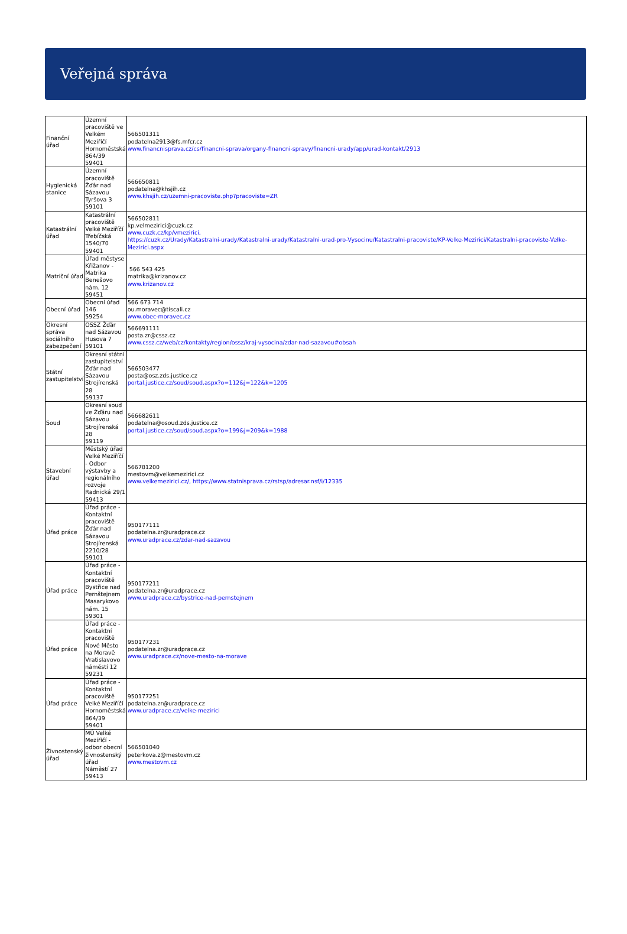Veřejná správa
| Finanční úřad | Územní pracoviště ve Velkém Meziříčí Hornoměstská 864/39 59401 | 566501311 podatelna2913@fs.mfcr.cz www.financnisprava.cz/cs/financni-sprava/organy-financni-spravy/financni-urady/app/urad-kontakt/2913 |
| Hygienická stanice | Územní pracoviště Žďár nad Sázavou Tyršova 3 59101 | 566650811 podatelna@khsjih.cz www.khsjih.cz/uzemni-pracoviste.php?pracoviste=ZR |
| Katastrální úřad | Katastrální pracoviště Velké Meziříčí Třebíčská 1540/70 59401 | 566502811 kp.velmezirici@cuzk.cz www.cuzk.cz/kp/vmezirici, https://cuzk.cz/Urady/Katastralni-urady/Katastralni-urady/Katastralni-urad-pro-Vysocinu/Katastralni-pracoviste/KP-Velke-Mezirici/Katastralni-pracoviste-Velke-Mezirici.aspx |
| Matriční úřad | Úřad městyse Křižanov - Matrika Benešovo nám. 12 59451 | 566 543 425 matrika@krizanov.cz www.krizanov.cz |
| Obecní úřad | Obecní úřad 146 59254 | 566 673 714 ou.moravec@tiscali.cz www.obec-moravec.cz |
| Okresní správa sociálního zabezpečení | OSSZ Žďár nad Sázavou Husova 7 59101 | 566691111 posta.zr@cssz.cz www.cssz.cz/web/cz/kontakty/region/ossz/kraj-vysocina/zdar-nad-sazavou#obsah |
| Státní zastupitelství | Okresní státní zastupitelství Žďár nad Sázavou Strojírenská 28 59137 | 566503477 posta@osz.zds.justice.cz portal.justice.cz/soud/soud.aspx?o=112&j=122&k=1205 |
| Soud | Okresní soud ve Žďáru nad Sázavou Strojírenská 28 59119 | 566682611 podatelna@osoud.zds.justice.cz portal.justice.cz/soud/soud.aspx?o=199&j=209&k=1988 |
| Stavební úřad | Městský úřad Velké Meziříčí - Odbor výstavby a regionálního rozvoje Radnická 29/1 59413 | 566781200 mestovm@velkemezirici.cz www.velkemezirici.cz/, https://www.statnisprava.cz/rstsp/adresar.nsf/i/12335 |
| Úřad práce | Úřad práce - Kontaktní pracoviště Žďár nad Sázavou Strojírenská 2210/28 59101 | 950177111 podatelna.zr@uradprace.cz www.uradprace.cz/zdar-nad-sazavou |
| Úřad práce | Úřad práce - Kontaktní pracoviště Bystřice nad Pernštejnem Masarykovo nám. 15 59301 | 950177211 podatelna.zr@uradprace.cz www.uradprace.cz/bystrice-nad-pernstejnem |
| Úřad práce | Úřad práce - Kontaktní pracoviště Nové Město na Moravě Vratislavovo náměstí 12 59231 | 950177231 podatelna.zr@uradprace.cz www.uradprace.cz/nove-mesto-na-morave |
| Úřad práce | Úřad práce - Kontaktní pracoviště Velké Meziříčí Hornoměstská 864/39 59401 | 950177251 podatelna.zr@uradprace.cz www.uradprace.cz/velke-mezirici |
| Živnostenský úřad | MÚ Velké Meziříčí - odbor obecní živnostenský úřad Náměstí 27 59413 | 566501040 peterkova.z@mestovm.cz www.mestovm.cz |